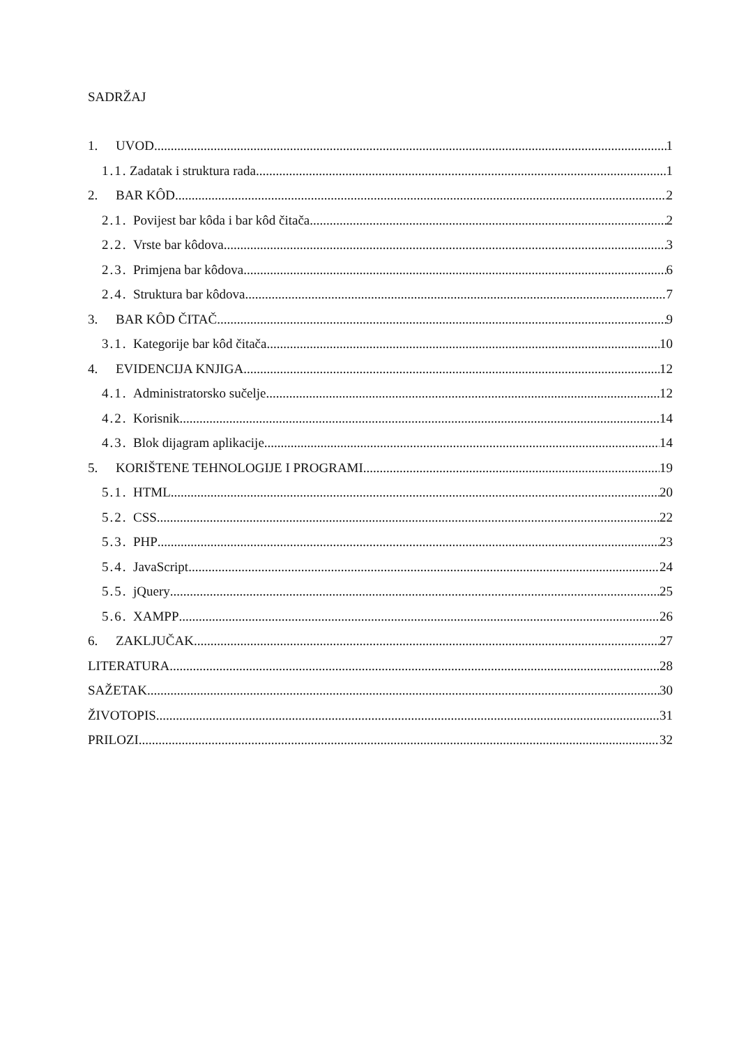SADRŽAJ
1. UVOD 1
1.1. Zadatak i struktura rada 1
2. BAR KÔD 2
2.1. Povijest bar kôda i bar kôd čitača 2
2.2. Vrste bar kôdova 3
2.3. Primjena bar kôdova 6
2.4. Struktura bar kôdova 7
3. BAR KÔD ČITAČ 9
3.1. Kategorije bar kôd čitača 10
4. EVIDENCIJA KNJIGA 12
4.1. Administratorsko sučelje 12
4.2. Korisnik 14
4.3. Blok dijagram aplikacije 14
5. KORIŠTENE TEHNOLOGIJE I PROGRAMI 19
5.1. HTML 20
5.2. CSS 22
5.3. PHP 23
5.4. JavaScript 24
5.5. jQuery 25
5.6. XAMPP 26
6. ZAKLJUČAK 27
LITERATURA 28
SAŽETAK 30
ŽIVOTOPIS 31
PRILOZI 32